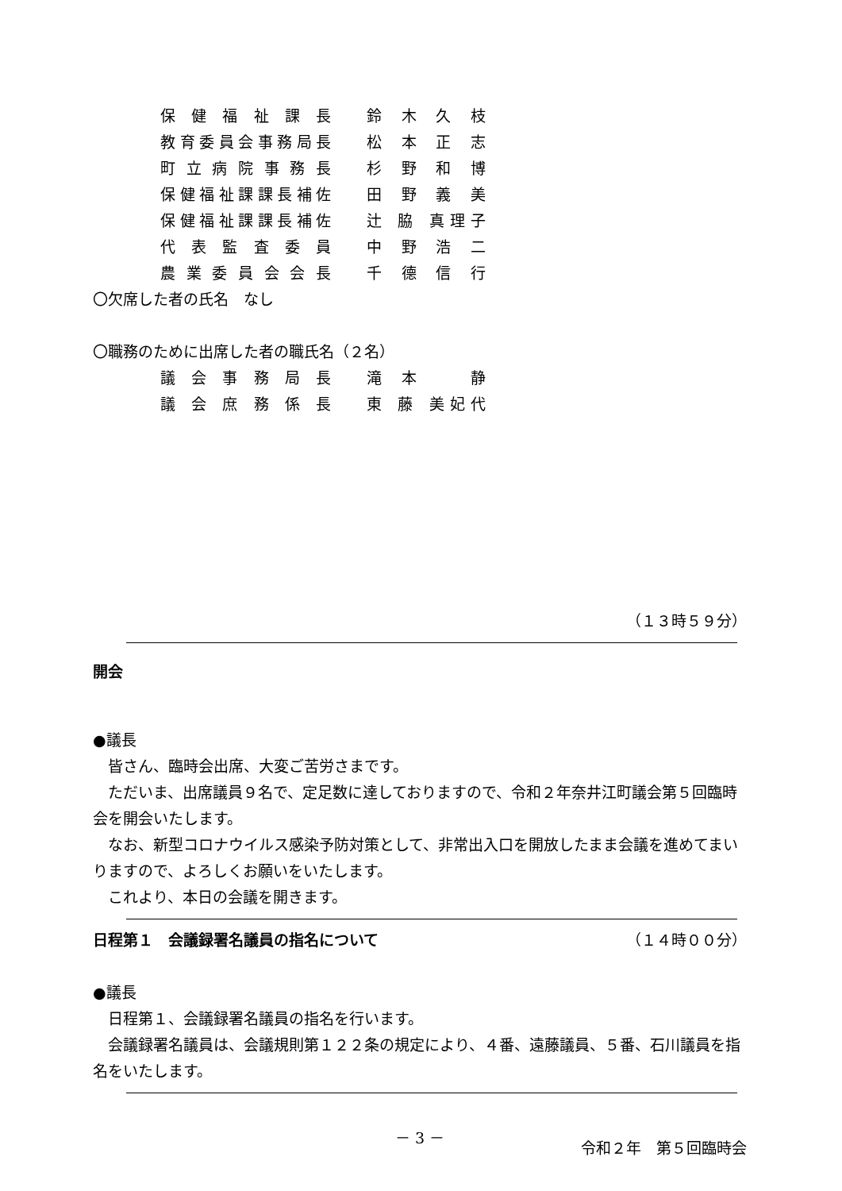保健福祉課長 鈴木久枝
教育委員会事務局長 松本正志
町立病院事務長 杉野和博
保健福祉課課長補佐 田野義美
保健福祉課課長補佐 辻 脇 真理子
代表監査委員 中野浩二
農業委員会会長 千德信行
〇欠席した者の氏名　なし
〇職務のために出席した者の職氏名（２名）
議会事務局長 滝 本 　 静
議会庶務係長 東 藤 美妃代
（１３時５９分）
開会
●議長
皆さん、臨時会出席、大変ご苦労さまです。
ただいま、出席議員９名で、定足数に達しておりますので、令和２年奈井江町議会第５回臨時会を開会いたします。
なお、新型コロナウイルス感染予防対策として、非常出入口を開放したまま会議を進めてまいりますので、よろしくお願いをいたします。
これより、本日の会議を開きます。
日程第１　会議録署名議員の指名について
（１４時００分）
●議長
日程第１、会議録署名議員の指名を行います。
会議録署名議員は、会議規則第１２２条の規定により、４番、遠藤議員、５番、石川議員を指名をいたします。
－ 3 －
令和２年　第５回臨時会